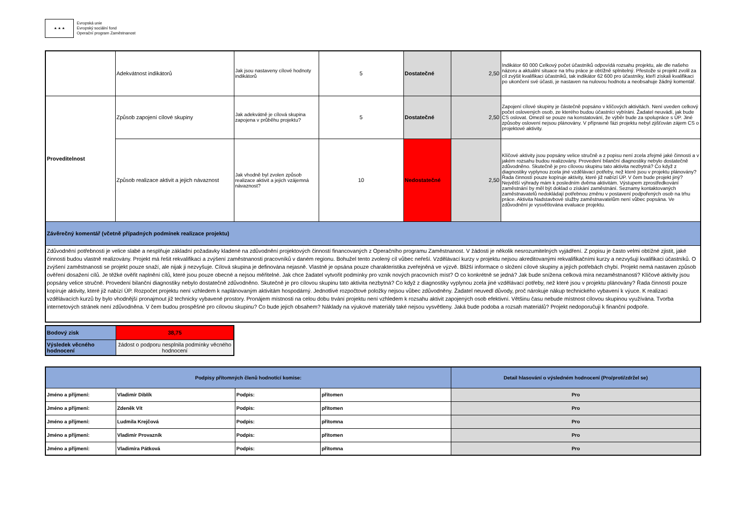★ ★ ★
Evropská unie
Evropský sociální fond
Operační program Zaměstnanost
| | Adekvátnost indikátorů | Jak jsou nastaveny cílové hodnoty indikátorů | 5 | Dostatečné | 2,50 | Indikátor 60 000 Celkový počet účastníků odpovídá rozsahu projektu, ale dle našeho názoru a aktuální situace na trhu práce je obtížně splnitelný. Přestože si projekt zvolil za cíl zvýšit kvalifikaci účastníků, tak indikátor 62 600 pro účastníky, kteří získali kvalifikaci po ukončení své účasti, je nastaven na nulovou hodnotu a neobsahuje žádný komentář. |
| Proveditelnost | Způsob zapojení cílové skupiny | Jak adekvátně je cílová skupina zapojena v průběhu projektu? | 5 | Dostatečné | 2,50 | Zapojení cílové skupiny je částečně popsáno v klíčových aktivitách. Není uveden celkový počet oslovených osob, ze kterého budou účastníci vybíráni. Žadatel neuvádí, jak bude CS oslovat. Omezil se pouze na konstatování, že výběr bude za spolupráce s ÚP. Jiné způsoby oslovení nejsou plánovány. V přípravné fázi projektu nebyl zjišťován zájem CS o projektové aktivity. |
| | Způsob realizace aktivit a jejich návaznost | Jak vhodně byl zvolen způsob realizace aktivit a jejich vzájemná návaznost? | 10 | Nedostatečné | 2,50 | Klíčové aktivity jsou popsány velice stručně a z popisu není zcela zřejmé jaké činnosti a v jakém rozsahu budou realizovány. Provedení bilanční diagnostiky nebylo dostatečně zdůvodněno. Skutečně je pro cílovou skupinu tato aktivita nezbytná? Co když z diagnostiky vyplynou zcela jiné vzdělávací potřeby, než které jsou v projektu plánovány? Řada činností pouze kopíruje aktivity, které již nabízí ÚP. V čem bude projekt jiný? Největší výhrady mám k posledním dvěma aktivitám. Výstupem zprostředkování zaměstnání by měl být doklad o získání zaměstnání. Seznamy kontaktovaných zaměstnavatelů nedokládají potřebnou změnu v postavení podpořených osob na trhu práce. Aktivita Nadstavbové služby zaměstnavatelům není vůbec popsána. Ve zdůvodnění je vysvětlována evaluace projektu. |
| Závěrečný komentář (včetně případných podmínek realizace projektu) | | | | | | |
| Zdůvodnění potřebnosti je velice slabé a nesplňuje základní požadavky kladené na zdůvodnění projektových činností financovaných z Operačního programu Zaměstnanost. V žádosti je několik nesrozumitelných vyjádření. Z popisu je často velmi obtížné zjistit, jaké činnosti budou vlastně realizovány. Projekt má řešit rekvalifikaci a zvýšení zaměstnanosti pracovníků v daném regionu. Bohužel tento zvolený cíl vůbec neřeší. Vzdělávací kurzy v projektu nejsou akreditovanými rekvalifikačními kurzy a nezvyšují kvalifikaci účastníků. O zvýšení zaměstnanosti se projekt pouze snaží, ale nijak ji nezvyšuje. Cílová skupina je definována nejasně. Vlastně je opsána pouze charakteristika zveřejněná ve výzvě. Bližší informace o složení cílové skupiny a jejích potřebách chybí. Projekt nemá nastaven způsob ověření dosažení cílů. Je těžké ověřit naplnění cílů, které jsou pouze obecné a nejsou měřitelné. Jak chce žadatel vytvořit podmínky pro vznik nových pracovních míst? O co konkrétně se jedná? Jak bude snížena celková míra nezaměstnanosti? Klíčové aktivity jsou popsány velice stručně. Provedení bilanční diagnostiky nebylo dostatečně zdůvodněno. Skutečně je pro cílovou skupinu tato aktivita nezbytná? Co když z diagnostiky vyplynou zcela jiné vzdělávací potřeby, než které jsou v projektu plánovány? Řada činností pouze kopíruje aktivity, které již nabízí ÚP. Rozpočet projektu není vzhledem k naplánovaným aktivitám hospodárný. Jednotlivé rozpočtové položky nejsou vůbec zdůvodněny. Žadatel neuvedl důvody, proč nárokuje nákup technického vybavení k výuce. K realizaci vzdělávacích kurzů by bylo vhodnější pronajmout již technicky vybavené prostory. Pronájem místnosti na celou dobu trvání projektu není vzhledem k rozsahu aktivit zapojených osob efektivní. Většinu času nebude místnost cílovou skupinou využívána. Tvorba internetových stránek není zdůvodněna. V čem budou prospěšné pro cílovou skupinu? Co bude jejich obsahem? Náklady na výukové materiály také nejsou vysvětleny. Jaká bude podoba a rozsah materiálů? Projekt nedoporučuji k finanční podpoře. | | | | | | |
| Bodový zisk | 38,75 |
| Výsledek věcného hodnocení | žádost o podporu nesplnila podmínky věcného hodnocení |
| Podpisy přítomných členů hodnotící komise: | | | | Detail hlasování o výsledném hodnocení (Pro/proti/zdržel se) |
| Jméno a příjmení: | Vladimír Diblík | Podpis: | přítomen | Pro |
| Jméno a příjmení: | Zdeněk Vít | Podpis: | přítomen | Pro |
| Jméno a příjmení: | Ludmila Krejčová | Podpis: | přítomna | Pro |
| Jméno a příjmení: | Vladimír Provazník | Podpis: | přítomen | Pro |
| Jméno a příjmení: | Vladimíra Pátková | Podpis: | přítomna | Pro |